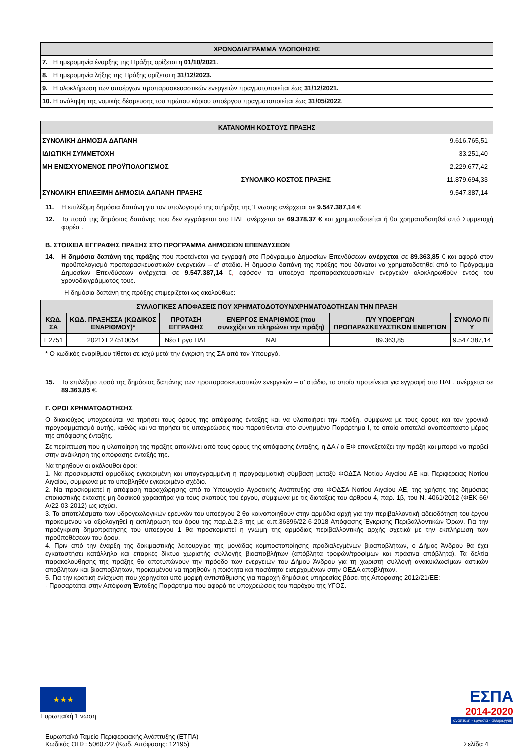| ΧΡΟΝΟΔΙΑΓΡΑΜΜΑ ΥΛΟΠΟΙΗΣΗΣ |
| --- |
| 7. Η ημερομηνία έναρξης της Πράξης ορίζεται η 01/10/2021 . |
| 8. Η ημερομηνία λήξης της Πράξης ορίζεται η 31/12/2023. |
| 9. Η ολοκλήρωση των υποέργων προπαρασκευαστικών ενεργειών πραγματοποιείται έως 31/12/2021. |
| 10. Η ανάληψη της νομικής δέσμευσης του πρώτου κύριου υποέργου πραγματοποιείται έως 31/05/2022 . |
| ΚΑΤΑΝΟΜΗ ΚΟΣΤΟΥΣ ΠΡΑΞΗΣ | |
| --- | --- |
| ΣΥΝΟΛΙΚΗ ΔΗΜΟΣΙΑ ΔΑΠΑΝΗ | 9.616.765,51 |
| ΙΔΙΩΤΙΚΗ ΣΥΜΜΕΤΟΧΗ | 33.251,40 |
| ΜΗ ΕΝΙΣΧΥΟΜΕΝΟΣ ΠΡΟΫΠΟΛΟΓΙΣΜΟΣ | 2.229.677,42 |
| ΣΥΝΟΛΙΚΟ ΚΟΣΤΟΣ ΠΡΑΞΗΣ | 11.879.694,33 |
| ΣΥΝΟΛΙΚΗ ΕΠΙΛΕΞΙΜΗ ΔΗΜΟΣΙΑ ΔΑΠΑΝΗ ΠΡΑΞΗΣ | 9.547.387,14 |
11. Η επιλέξιμη δημόσια δαπάνη για τον υπολογισμό της στήριξης της Ένωσης ανέρχεται σε 9.547.387,14 €
12. Το ποσό της δημόσιας δαπάνης που δεν εγγράφεται στο ΠΔΕ ανέρχεται σε 69.378,37 € και χρηματοδοτείται ή θα χρηματοδοτηθεί από Συμμετοχή φορέα .
Β. ΣΤΟΙΧΕΙΑ ΕΓΓΡΑΦΗΣ ΠΡΑΞΗΣ ΣΤΟ ΠΡΟΓΡΑΜΜΑ ΔΗΜΟΣΙΩΝ ΕΠΕΝΔΥΣΕΩΝ
14. Η δημόσια δαπάνη της πράξης που προτείνεται για εγγραφή στο Πρόγραμμα Δημοσίων Επενδύσεων ανέρχεται σε 89.363,85 € και αφορά στον προϋπολογισμό προπαρασκευαστικών ενεργειών – α’ στάδιο. Η δημόσια δαπάνη της πράξης που δύναται να χρηματοδοτηθεί από το Πρόγραμμα Δημοσίων Επενδύσεων ανέρχεται σε 9.547.387,14 €, εφόσον τα υποέργα προπαρασκευαστικών ενεργειών ολοκληρωθούν εντός του χρονοδιαγράμματός τους.
Η δημόσια δαπάνη της πράξης επιμερίζεται ως ακολούθως:
| ΣΥΛΛΟΓΙΚΕΣ ΑΠΟΦΑΣΕΙΣ ΠΟΥ ΧΡΗΜΑΤΟΔΟΤΟΥΝ/ΧΡΗΜΑΤΟΔΟΤΗΣΑΝ ΤΗΝ ΠΡΑΞΗ | | | | | |
| --- | --- | --- | --- | --- | --- |
| ΚΩΔ. ΣΑ | ΚΩΔ. ΠΡΑΞΗΣΣΑ (ΚΩΔΙΚΟΣ ΕΝΑΡΙΘΜΟΥ)* | ΠΡΟΤΑΣΗ ΕΓΓΡΑΦΗΣ | ΕΝΕΡΓΟΣ ΕΝΑΡΙΘΜΟΣ (που συνεχίζει να πληρώνει την πράξη) | Π/Υ ΥΠΟΕΡΓΩΝ ΠΡΟΠΑΡΑΣΚΕΥΑΣΤΙΚΩΝ ΕΝΕΡΓΙΩΝ | ΣΥΝΟΛΟ Π/Υ |
| Ε2751 | 2021ΣΕ27510054 | Νέο Εργο ΠΔΕ | ΝΑΙ | 89.363,85 | 9.547.387,14 |
* Ο κωδικός εναρίθμου τίθεται σε ισχύ μετά την έγκριση της ΣΑ από τον Υπουργό.
15. Το επιλέξιμο ποσό της δημόσιας δαπάνης των προπαρασκευαστικών ενεργειών – α’ στάδιο, το οποίο προτείνεται για εγγραφή στο ΠΔΕ, ανέρχεται σε 89.363,85 €.
Γ. ΟΡΟΙ ΧΡΗΜΑΤΟΔΟΤΗΣΗΣ
Ο δικαιούχος υποχρεούται να τηρήσει τους όρους της απόφασης ένταξης και να υλοποιήσει την πράξη, σύμφωνα με τους όρους και τον χρονικό προγραμματισμό αυτής, καθώς και να τηρήσει τις υποχρεώσεις που παρατίθενται στο συνημμένο Παράρτημα Ι, το οποίο αποτελεί αναπόσπαστο μέρος της απόφασης ένταξης.
Σε περίπτωση που η υλοποίηση της πράξης αποκλίνει από τους όρους της απόφασης ένταξης, η ΔΑ / ο ΕΦ επανεξετάζει την πράξη και μπορεί να προβεί στην ανάκληση της απόφασης ένταξής της.
Να τηρηθούν οι ακόλουθοι όροι:
1. Να προσκομιστεί αρμοδίως εγκεκριμένη και υπογεγραμμένη η προγραμματική σύμβαση μεταξύ ΦΟΔΣΑ Νοτίου Αιγαίου ΑΕ και Περιφέρειας Νοτίου Αιγαίου, σύμφωνα με το υποβληθέν εγκεκριμένο σχέδιο.
2. Να προσκομιατεί η απόφαση παραχώρησης από το Υπουργείο Αγροτικής Ανάπτυξης στο ΦΟΔΣΑ Νοτίου Αιγαίου ΑΕ, της χρήσης της δημόσιας εποικιστικής έκτασης μη δασικού χαρακτήρα για τους σκοπούς του έργου, σύμφωνα με τις διατάξεις του άρθρου 4, παρ. 1β, του Ν. 4061/2012 (ΦΕΚ 66/Α/22-03-2012) ως ισχύει.
3. Τα αποτελέσματα των υδρογεωλογικών ερευνών του υποέργου 2 θα κοινοποιηθούν στην αρμόδια αρχή για την περιβαλλοντική αδειοδότηση του έργου προκειμένου να αξιολογηθεί η εκπλήρωση του όρου της παρ.Δ.2.3 της με α.π.36396/22-6-2018 Απόφασης Έγκρισης Περιβαλλοντικών Όρων. Για την προέγκριση δημοπράτησης του υποέργου 1 θα προσκομιστεί η γνώμη της αρμόδιας περιβαλλοντικής αρχής σχετικά με την εκπλήρωση των προϋποθέσεων του όρου.
4. Πριν από την έναρξη της δοκιμαστικής λειτουργίας της μονάδας κομποστοποίησης προδιαλεγμένων βιοαποβλήτων, ο Δήμος Άνδρου θα έχει εγκαταστήσει κατάλληλο και επαρκές δίκτυο χωριστής συλλογής βιοαποβλήτων (απόβλητα τροφών/τροφίμων και πράσινα απόβλητα). Τα δελτία παρακολούθησης της πράξης θα αποτυπώνουν την πρόοδο των ενεργειών του Δήμου Άνδρου για τη χωριστή συλλογή ανακυκλωσίμων αστικών αποβλήτων και βιοαποβλήτων, προκειμένου να τηρηθούν η ποιότητα και ποσότητα εισερχομένων στην ΟΕΔΑ αποβλήτων.
5. Για την κρατική ενίσχυση που χορηγείται υπό μορφή αντιστάθμισης για παροχή δημόσιας υπηρεσίας βάσει της Απόφασης 2012/21/ΕΕ:
- Προσαρτάται στην Απόφαση Ένταξης Παράρτημα που αφορά τις υποχρεώσεις του παρόχου της ΥΓΟΣ.
★★★
Ευρωπαϊκή Ένωση
ΕΣΠΑ
2014-2020
ανάπτυξη - εργασία - αλληλεγγύη
Ευρωπαϊκό Ταμείο Περιφερειακής Ανάπτυξης (ΕΤΠΑ)
Κωδικός ΟΠΣ: 5060722 (Κωδ. Απόφασης: 12195) Σελίδα 4